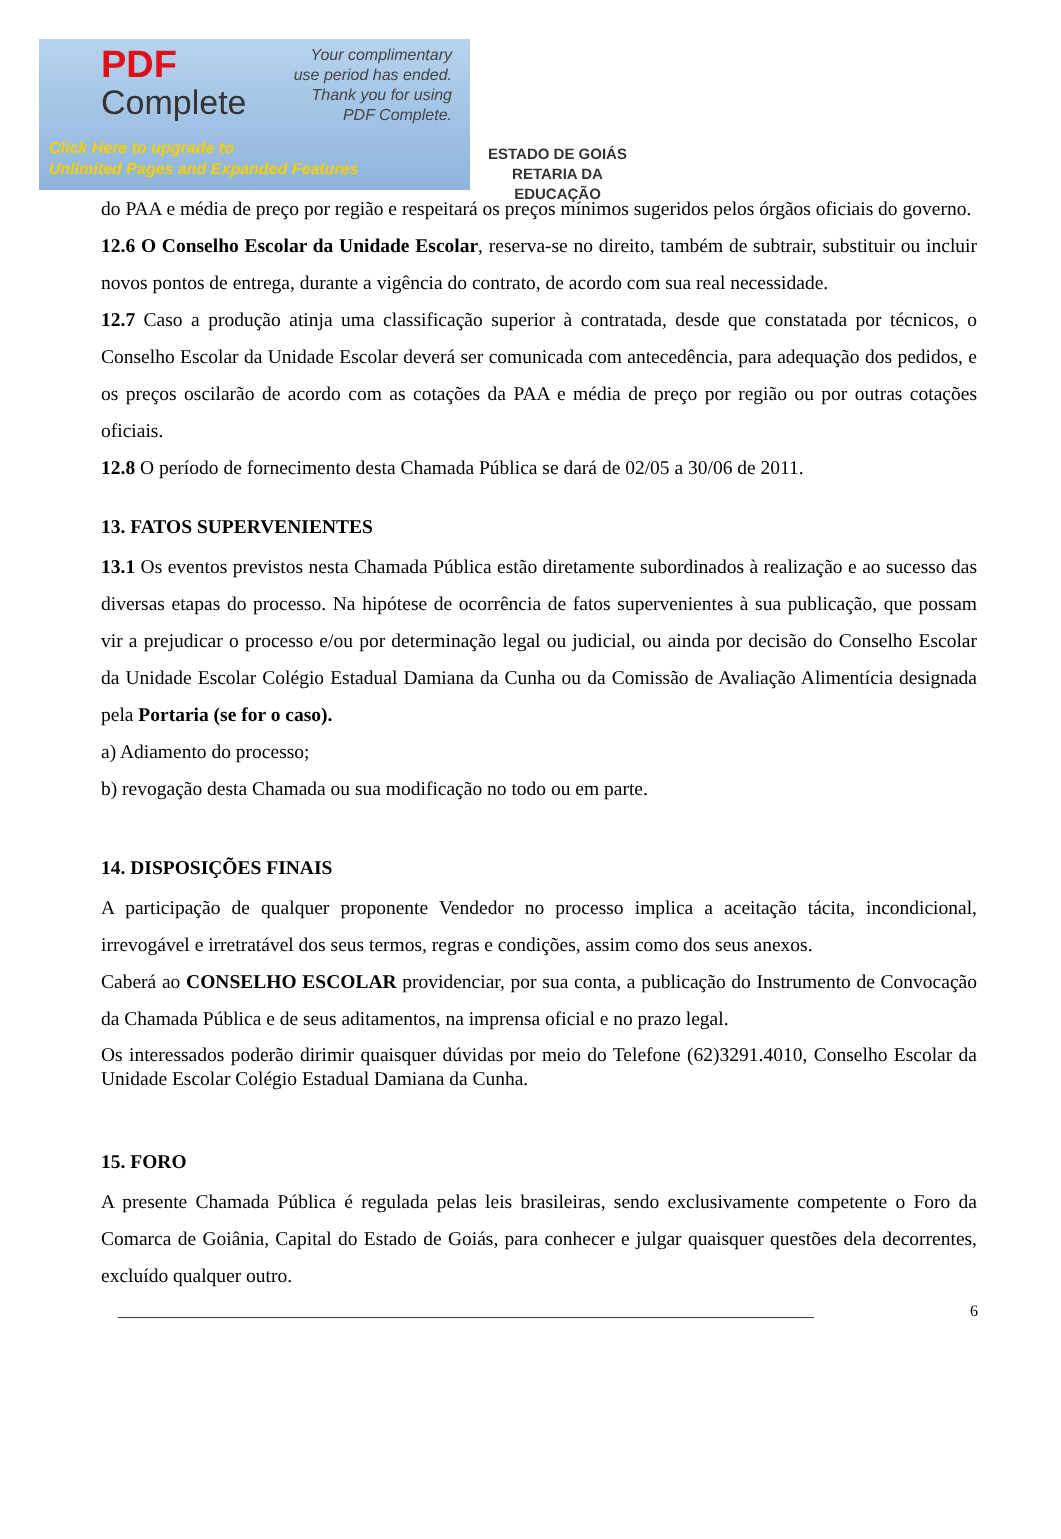PDF
Complete
Your complimentary
use period has ended.
Thank you for using
PDF Complete.
Click Here to upgrade to
Unlimited Pages and Expanded Features
ESTADO DE GOIÁS
RETARIA DA EDUCAÇÃO
do PAA e média de preço por região e respeitará os preços mínimos sugeridos pelos órgãos oficiais do governo.
12.6 O Conselho Escolar da Unidade Escolar, reserva-se no direito, também de subtrair, substituir ou incluir novos pontos de entrega, durante a vigência do contrato, de acordo com sua real necessidade.
12.7 Caso a produção atinja uma classificação superior à contratada, desde que constatada por técnicos, o Conselho Escolar da Unidade Escolar deverá ser comunicada com antecedência, para adequação dos pedidos, e os preços oscilarão de acordo com as cotações da PAA e média de preço por região ou por outras cotações oficiais.
12.8 O período de fornecimento desta Chamada Pública se dará de 02/05 a 30/06 de 2011.
13. FATOS SUPERVENIENTES
13.1 Os eventos previstos nesta Chamada Pública estão diretamente subordinados à realização e ao sucesso das diversas etapas do processo. Na hipótese de ocorrência de fatos supervenientes à sua publicação, que possam vir a prejudicar o processo e/ou por determinação legal ou judicial, ou ainda por decisão do Conselho Escolar da Unidade Escolar Colégio Estadual Damiana da Cunha ou da Comissão de Avaliação Alimentícia designada pela Portaria (se for o caso).
a) Adiamento do processo;
b) revogação desta Chamada ou sua modificação no todo ou em parte.
14. DISPOSIÇÕES FINAIS
A participação de qualquer proponente Vendedor no processo implica a aceitação tácita, incondicional, irrevogável e irretratável dos seus termos, regras e condições, assim como dos seus anexos.
Caberá ao CONSELHO ESCOLAR providenciar, por sua conta, a publicação do Instrumento de Convocação da Chamada Pública e de seus aditamentos, na imprensa oficial e no prazo legal.
Os interessados poderão dirimir quaisquer dúvidas por meio do Telefone (62)3291.4010, Conselho Escolar da Unidade Escolar Colégio Estadual Damiana da Cunha.
15. FORO
A presente Chamada Pública é regulada pelas leis brasileiras, sendo exclusivamente competente o Foro da Comarca de Goiânia, Capital do Estado de Goiás, para conhecer e julgar quaisquer questões dela decorrentes, excluído qualquer outro.
_______________________________________________________________________________________ 6